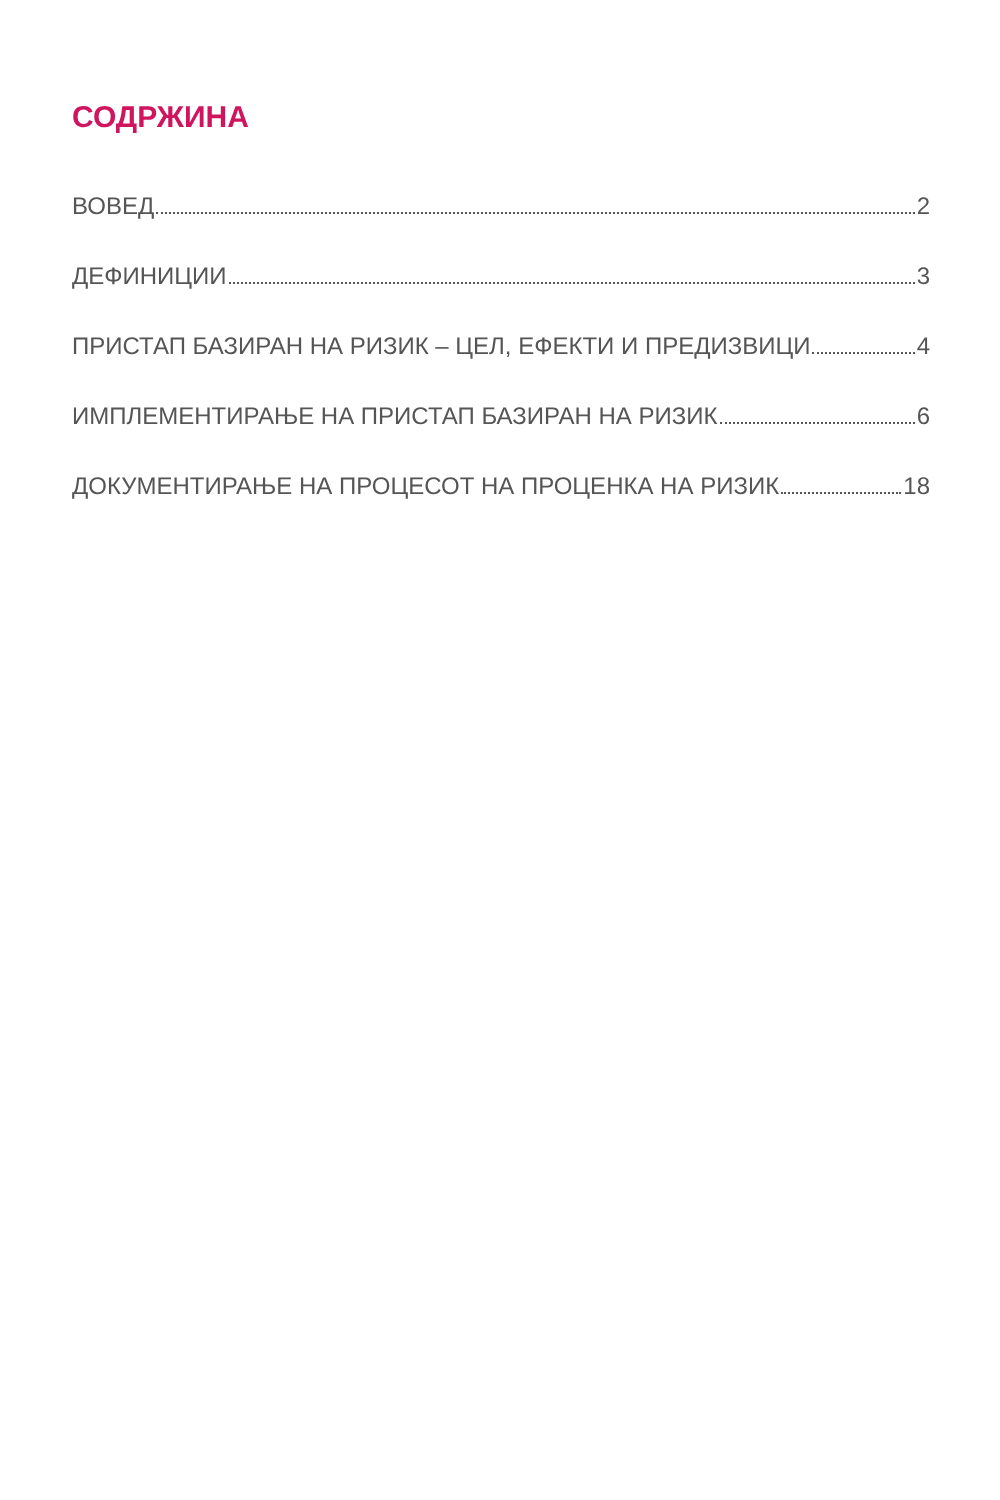СОДРЖИНА
ВОВЕД 2
ДЕФИНИЦИИ 3
ПРИСТАП БАЗИРАН НА РИЗИК – ЦЕЛ, ЕФЕКТИ И ПРЕДИЗВИЦИ 4
ИМПЛЕМЕНТИРАЊЕ НА ПРИСТАП БАЗИРАН НА РИЗИК 6
ДОКУМЕНТИРАЊЕ НА ПРОЦЕСОТ НА ПРОЦЕНКА НА РИЗИК 18